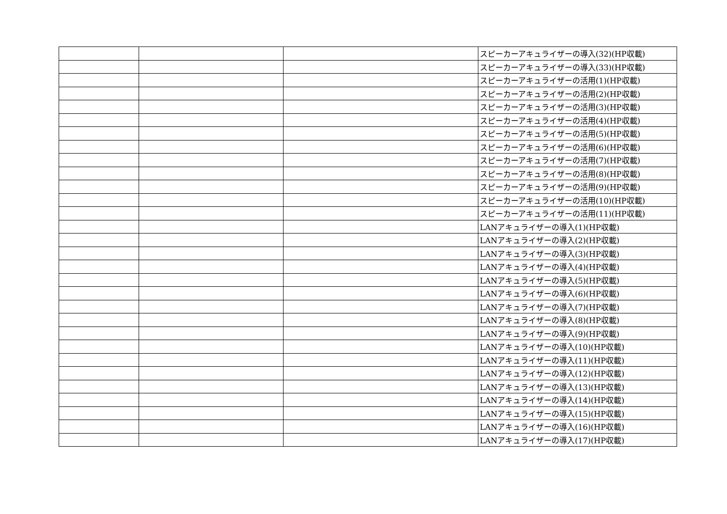| | | | スピーカーアキュライザーの導入(32)(HP収載) |
| | | | スピーカーアキュライザーの導入(33)(HP収載) |
| | | | スピーカーアキュライザーの活用(1)(HP収載) |
| | | | スピーカーアキュライザーの活用(2)(HP収載) |
| | | | スピーカーアキュライザーの活用(3)(HP収載) |
| | | | スピーカーアキュライザーの活用(4)(HP収載) |
| | | | スピーカーアキュライザーの活用(5)(HP収載) |
| | | | スピーカーアキュライザーの活用(6)(HP収載) |
| | | | スピーカーアキュライザーの活用(7)(HP収載) |
| | | | スピーカーアキュライザーの活用(8)(HP収載) |
| | | | スピーカーアキュライザーの活用(9)(HP収載) |
| | | | スピーカーアキュライザーの活用(10)(HP収載) |
| | | | スピーカーアキュライザーの活用(11)(HP収載) |
| | | | LANアキュライザーの導入(1)(HP収載) |
| | | | LANアキュライザーの導入(2)(HP収載) |
| | | | LANアキュライザーの導入(3)(HP収載) |
| | | | LANアキュライザーの導入(4)(HP収載) |
| | | | LANアキュライザーの導入(5)(HP収載) |
| | | | LANアキュライザーの導入(6)(HP収載) |
| | | | LANアキュライザーの導入(7)(HP収載) |
| | | | LANアキュライザーの導入(8)(HP収載) |
| | | | LANアキュライザーの導入(9)(HP収載) |
| | | | LANアキュライザーの導入(10)(HP収載) |
| | | | LANアキュライザーの導入(11)(HP収載) |
| | | | LANアキュライザーの導入(12)(HP収載) |
| | | | LANアキュライザーの導入(13)(HP収載) |
| | | | LANアキュライザーの導入(14)(HP収載) |
| | | | LANアキュライザーの導入(15)(HP収載) |
| | | | LANアキュライザーの導入(16)(HP収載) |
| | | | LANアキュライザーの導入(17)(HP収載) |